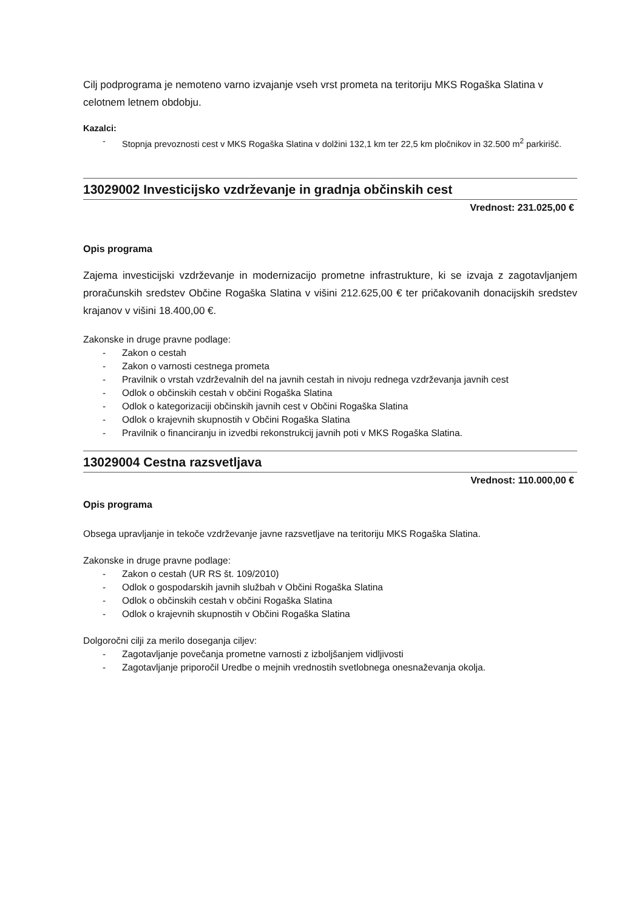Cilj podprograma je nemoteno varno izvajanje vseh vrst prometa na teritoriju MKS Rogaška Slatina v celotnem letnem obdobju.
Kazalci:
- Stopnja prevoznosti cest v MKS Rogaška Slatina v dolžini 132,1 km ter 22,5 km pločnikov in 32.500 m<sup>2</sup> parkirišč.
13029002 Investicijsko vzdrževanje in gradnja občinskih cest
Vrednost: 231.025,00 €
Opis programa
Zajema investicijski vzdrževanje in modernizacijo prometne infrastrukture, ki se izvaja z zagotavljanjem proračunskih sredstev Občine Rogaška Slatina v višini 212.625,00 € ter pričakovanih donacijskih sredstev krajanov v višini 18.400,00 €.
Zakonske in druge pravne podlage:
- Zakon o cestah
- Zakon o varnosti cestnega prometa
- Pravilnik o vrstah vzdrževalnih del na javnih cestah in nivoju rednega vzdrževanja javnih cest
- Odlok o občinskih cestah v občini Rogaška Slatina
- Odlok o kategorizaciji občinskih javnih cest v Občini Rogaška Slatina
- Odlok o krajevnih skupnostih v Občini Rogaška Slatina
- Pravilnik o financiranju in izvedbi rekonstrukcij javnih poti v MKS Rogaška Slatina.
13029004 Cestna razsvetljava
Vrednost: 110.000,00 €
Opis programa
Obsega upravljanje in tekoče vzdrževanje javne razsvetljave na teritoriju MKS Rogaška Slatina.
Zakonske in druge pravne podlage:
- Zakon o cestah (UR RS št. 109/2010)
- Odlok o gospodarskih javnih službah v Občini Rogaška Slatina
- Odlok o občinskih cestah v občini Rogaška Slatina
- Odlok o krajevnih skupnostih v Občini Rogaška Slatina
Dolgoročni cilji za merilo doseganja ciljev:
- Zagotavljanje povečanja prometne varnosti z izboljšanjem vidljivosti
- Zagotavljanje priporočil Uredbe o mejnih vrednostih svetlobnega onesnaževanja okolja.